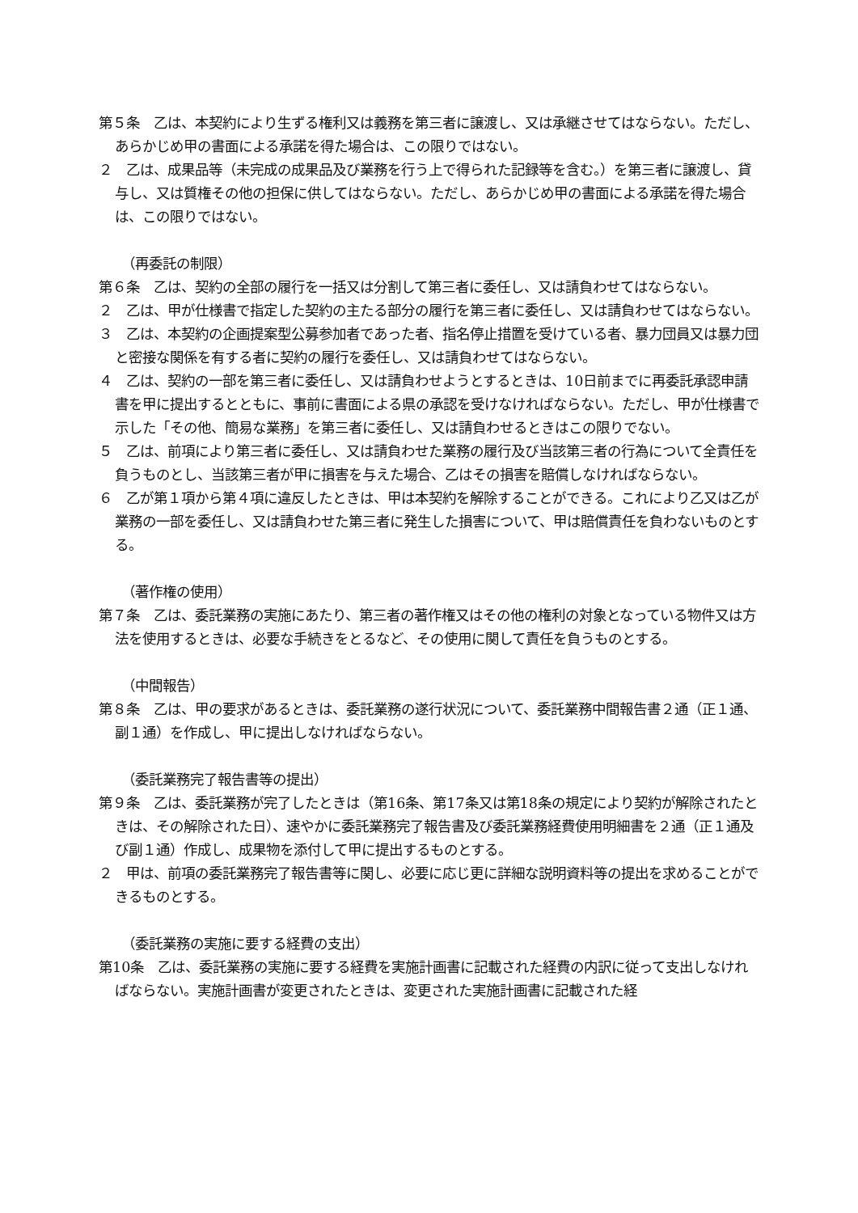第５条　乙は、本契約により生ずる権利又は義務を第三者に譲渡し、又は承継させてはならない。ただし、あらかじめ甲の書面による承諾を得た場合は、この限りではない。
２　乙は、成果品等（未完成の成果品及び業務を行う上で得られた記録等を含む。）を第三者に譲渡し、貸与し、又は質権その他の担保に供してはならない。ただし、あらかじめ甲の書面による承諾を得た場合は、この限りではない。
（再委託の制限）
第６条　乙は、契約の全部の履行を一括又は分割して第三者に委任し、又は請負わせてはならない。
２　乙は、甲が仕様書で指定した契約の主たる部分の履行を第三者に委任し、又は請負わせてはならない。
３　乙は、本契約の企画提案型公募参加者であった者、指名停止措置を受けている者、暴力団員又は暴力団と密接な関係を有する者に契約の履行を委任し、又は請負わせてはならない。
４　乙は、契約の一部を第三者に委任し、又は請負わせようとするときは、10日前までに再委託承認申請書を甲に提出するとともに、事前に書面による県の承認を受けなければならない。ただし、甲が仕様書で示した「その他、簡易な業務」を第三者に委任し、又は請負わせるときはこの限りでない。
５　乙は、前項により第三者に委任し、又は請負わせた業務の履行及び当該第三者の行為について全責任を負うものとし、当該第三者が甲に損害を与えた場合、乙はその損害を賠償しなければならない。
６　乙が第１項から第４項に違反したときは、甲は本契約を解除することができる。これにより乙又は乙が業務の一部を委任し、又は請負わせた第三者に発生した損害について、甲は賠償責任を負わないものとする。
（著作権の使用）
第７条　乙は、委託業務の実施にあたり、第三者の著作権又はその他の権利の対象となっている物件又は方法を使用するときは、必要な手続きをとるなど、その使用に関して責任を負うものとする。
（中間報告）
第８条　乙は、甲の要求があるときは、委託業務の遂行状況について、委託業務中間報告書２通（正１通、副１通）を作成し、甲に提出しなければならない。
（委託業務完了報告書等の提出）
第９条　乙は、委託業務が完了したときは（第16条、第17条又は第18条の規定により契約が解除されたときは、その解除された日）、速やかに委託業務完了報告書及び委託業務経費使用明細書を２通（正１通及び副１通）作成し、成果物を添付して甲に提出するものとする。
２　甲は、前項の委託業務完了報告書等に関し、必要に応じ更に詳細な説明資料等の提出を求めることができるものとする。
（委託業務の実施に要する経費の支出）
第10条　乙は、委託業務の実施に要する経費を実施計画書に記載された経費の内訳に従って支出しなければならない。実施計画書が変更されたときは、変更された実施計画書に記載された経